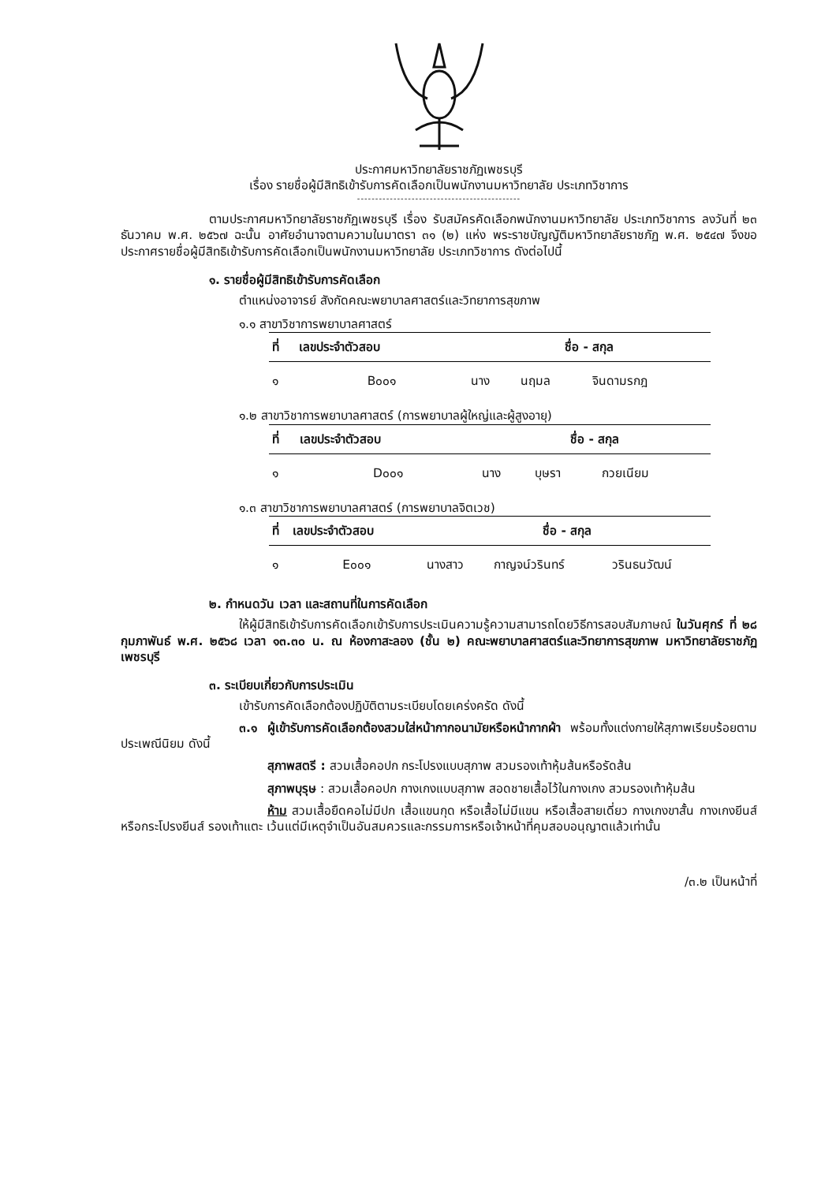ประกาศมหาวิทยาลัยราชภัฏเพชรบุรี
เรื่อง รายชื่อผู้มีสิทธิเข้ารับการคัดเลือกเป็นพนักงานมหาวิทยาลัย ประเภทวิชาการ
---------------------------------------------
ตามประกาศมหาวิทยาลัยราชภัฏเพชรบุรี เรื่อง รับสมัครคัดเลือกพนักงานมหาวิทยาลัย ประเภทวิชาการ ลงวันที่ ๒๓ ธันวาคม พ.ศ. ๒๕๖๗ ฉะนั้น อาศัยอำนาจตามความในมาตรา ๓๑ (๒) แห่ง พระราชบัญญัติมหาวิทยาลัยราชภัฏ พ.ศ. ๒๕๔๗ จึงขอประกาศรายชื่อผู้มีสิทธิเข้ารับการคัดเลือกเป็นพนักงานมหาวิทยาลัย ประเภทวิชาการ ดังต่อไปนี้
๑. รายชื่อผู้มีสิทธิเข้ารับการคัดเลือก
ตำแหน่งอาจารย์ สังกัดคณะพยาบาลศาสตร์และวิทยาการสุขภาพ
๑.๑ สาขาวิชาการพยาบาลศาสตร์
| ที่ | เลขประจำตัวสอบ | ชื่อ - สกุล | | |
| --- | --- | --- | --- | --- |
| ๑ | B๐๐๑ | นาง | นฤมล | จินดามรกฎ |
๑.๒ สาขาวิชาการพยาบาลศาสตร์ (การพยาบาลผู้ใหญ่และผู้สูงอายุ)
| ที่ | เลขประจำตัวสอบ | ชื่อ - สกุล | | |
| --- | --- | --- | --- | --- |
| ๑ | D๐๐๑ | นาง | บุษรา | กวยเนียม |
๑.๓ สาขาวิชาการพยาบาลศาสตร์ (การพยาบาลจิตเวช)
| ที่ | เลขประจำตัวสอบ | ชื่อ - สกุล | | |
| --- | --- | --- | --- | --- |
| ๑ | E๐๐๑ | นางสาว | กาญจน์วรินทร์ | วรินธนวัฒน์ |
๒. กำหนดวัน เวลา และสถานที่ในการคัดเลือก
ให้ผู้มีสิทธิเข้ารับการคัดเลือกเข้ารับการประเมินความรู้ความสามารถโดยวิธีการสอบสัมภาษณ์ ในวันศุกร์ ที่ ๒๘ กุมภาพันธ์ พ.ศ. ๒๕๖๘ เวลา ๑๓.๓๐ น. ณ ห้องกาสะลอง (ชั้น ๒) คณะพยาบาลศาสตร์และวิทยาการสุขภาพ มหาวิทยาลัยราชภัฏเพชรบุรี
๓. ระเบียบเกี่ยวกับการประเมิน
เข้ารับการคัดเลือกต้องปฏิบัติตามระเบียบโดยเคร่งครัด ดังนี้
๓.๑ ผู้เข้ารับการคัดเลือกต้องสวมใส่หน้ากากอนามัยหรือหน้ากากผ้า พร้อมทั้งแต่งกายให้สุภาพเรียบร้อยตามประเพณีนิยม ดังนี้
สุภาพสตรี : สวมเสื้อคอปก กระโปรงแบบสุภาพ สวมรองเท้าหุ้มส้นหรือรัดส้น
สุภาพบุรุษ : สวมเสื้อคอปก กางเกงแบบสุภาพ สอดชายเสื้อไว้ในกางเกง สวมรองเท้าหุ้มส้น
ห้าม สวมเสื้อยืดคอไม่มีปก เสื้อแขนกุด หรือเสื้อไม่มีแขน หรือเสื้อสายเดี่ยว กางเกงขาสั้น กางเกงยีนส์หรือกระโปรงยีนส์ รองเท้าแตะ เว้นแต่มีเหตุจำเป็นอันสมควรและกรรมการหรือเจ้าหน้าที่คุมสอบอนุญาตแล้วเท่านั้น
/๓.๒ เป็นหน้าที่